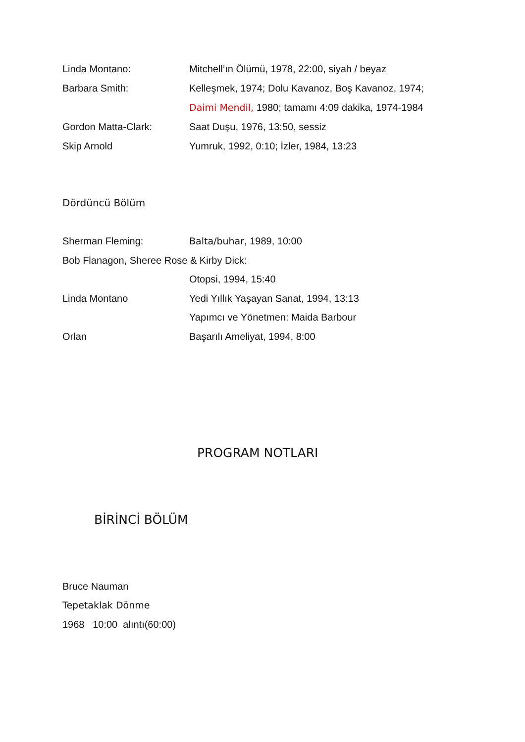Linda Montano: Mitchell’ın Ölümü, 1978, 22:00, siyah / beyaz
Barbara Smith: Kelleşmek, 1974; Dolu Kavanoz, Boş Kavanoz, 1974;
Daimi Mendil, 1980; tamamı 4:09 dakika, 1974-1984
Gordon Matta-Clark: Saat Duşu, 1976, 13:50, sessiz
Skip Arnold Yumruk, 1992, 0:10; İzler, 1984, 13:23
Dördüncü Bölüm
Sherman Fleming: Balta/buhar, 1989, 10:00
Bob Flanagon, Sheree Rose & Kirby Dick:
Otopsi, 1994, 15:40
Linda Montano Yedi Yıllık Yaşayan Sanat, 1994, 13:13
Yapımcı ve Yönetmen: Maida Barbour
Orlan Başarılı Ameliyat, 1994, 8:00
PROGRAM NOTLARI
BİRİNCİ BÖLÜM
Bruce Nauman
Tepetaklak Dönme
1968 10:00 alıntı(60:00)